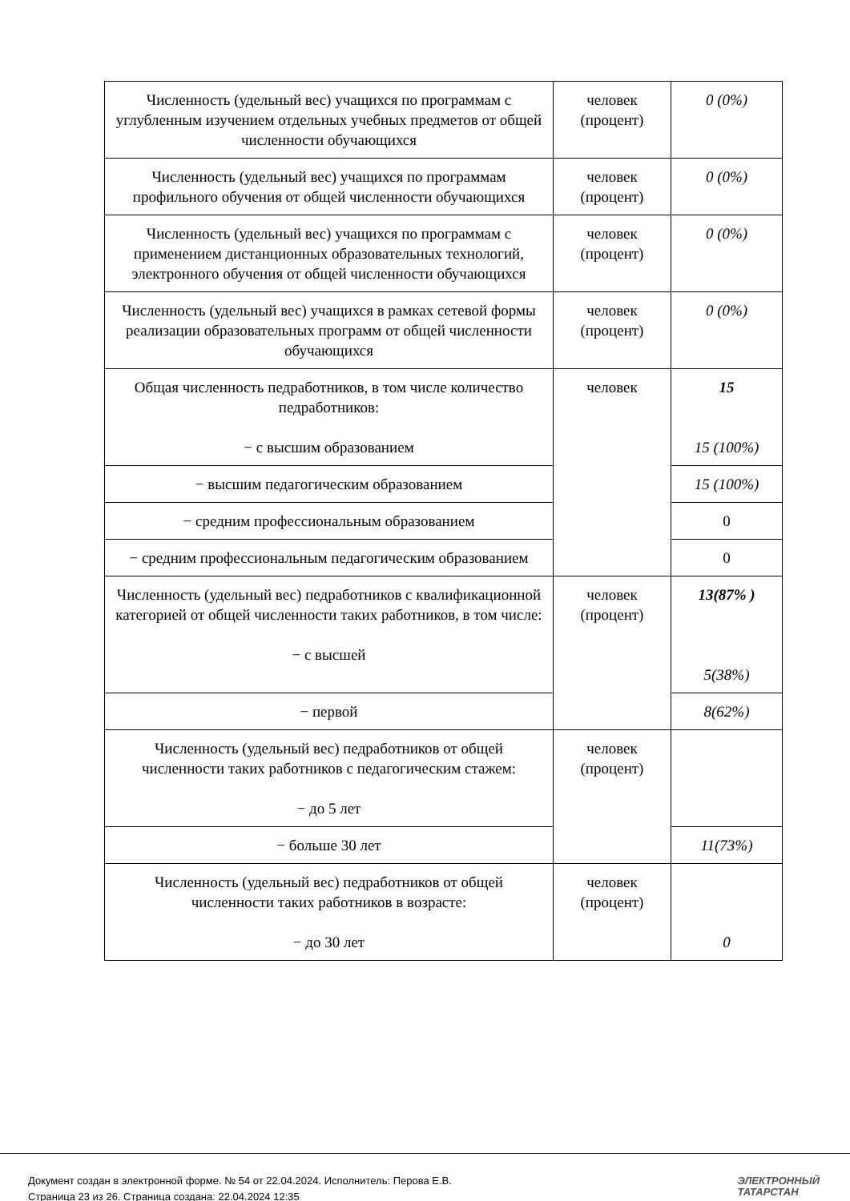| Численность (удельный вес) учащихся по программам с углубленным изучением отдельных учебных предметов от общей численности обучающихся | человек (процент) | 0 (0%) |
| Численность (удельный вес) учащихся по программам профильного обучения от общей численности обучающихся | человек (процент) | 0 (0%) |
| Численность (удельный вес) учащихся по программам с применением дистанционных образовательных технологий, электронного обучения от общей численности обучающихся | человек (процент) | 0 (0%) |
| Численность (удельный вес) учащихся в рамках сетевой формы реализации образовательных программ от общей численности обучающихся | человек (процент) | 0 (0%) |
| Общая численность педработников, в том числе количество педработников: − с высшим образованием | человек | 15 15 (100%) |
| − высшим педагогическим образованием | | 15 (100%) |
| − средним профессиональным образованием | | 0 |
| − средним профессиональным педагогическим образованием | | 0 |
| Численность (удельный вес) педработников с квалификационной категорией от общей численности таких работников, в том числе: − с высшей | человек (процент) | 13(87% ) 5(38%) |
| − первой | | 8(62%) |
| Численность (удельный вес) педработников от общей численности таких работников с педагогическим стажем: − до 5 лет | человек (процент) | |
| − больше 30 лет | | 11(73%) |
| Численность (удельный вес) педработников от общей численности таких работников в возрасте: − до 30 лет | человек (процент) | 0 |
Документ создан в электронной форме. № 54 от 22.04.2024. Исполнитель: Перова Е.В.
Страница 23 из 26. Страница создана: 22.04.2024 12:35
ЭЛЕКТРОННЫЙ
ТАТАРСТАН